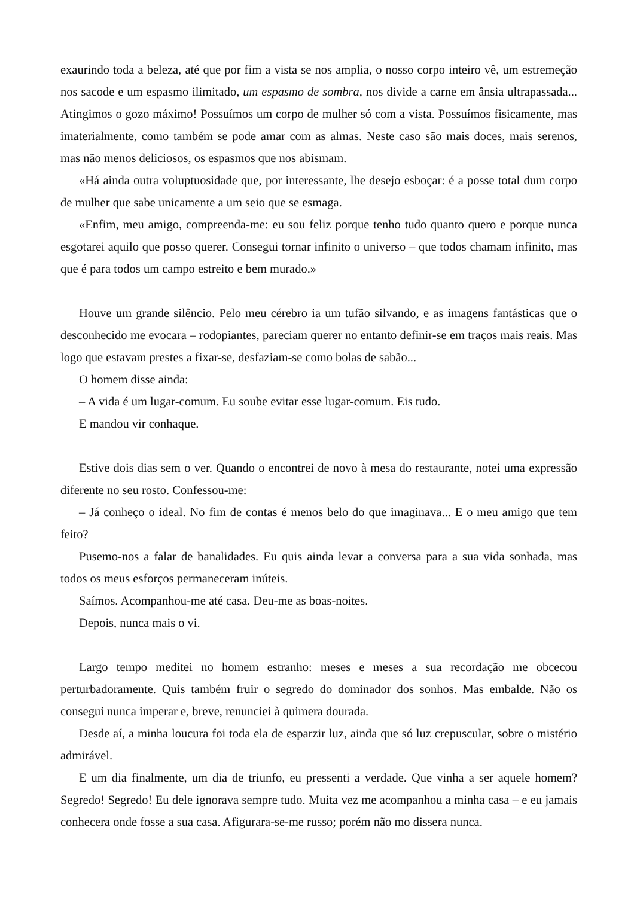exaurindo toda a beleza, até que por fim a vista se nos amplia, o nosso corpo inteiro vê, um estremeção nos sacode e um espasmo ilimitado, um espasmo de sombra, nos divide a carne em ânsia ultrapassada... Atingimos o gozo máximo! Possuímos um corpo de mulher só com a vista. Possuímos fisicamente, mas imaterialmente, como também se pode amar com as almas. Neste caso são mais doces, mais serenos, mas não menos deliciosos, os espasmos que nos abismam.
«Há ainda outra voluptuosidade que, por interessante, lhe desejo esboçar: é a posse total dum corpo de mulher que sabe unicamente a um seio que se esmaga.
«Enfim, meu amigo, compreenda-me: eu sou feliz porque tenho tudo quanto quero e porque nunca esgotarei aquilo que posso querer. Consegui tornar infinito o universo – que todos chamam infinito, mas que é para todos um campo estreito e bem murado.»
Houve um grande silêncio. Pelo meu cérebro ia um tufão silvando, e as imagens fantásticas que o desconhecido me evocara – rodopiantes, pareciam querer no entanto definir-se em traços mais reais. Mas logo que estavam prestes a fixar-se, desfaziam-se como bolas de sabão...
O homem disse ainda:
– A vida é um lugar-comum. Eu soube evitar esse lugar-comum. Eis tudo.
E mandou vir conhaque.
Estive dois dias sem o ver. Quando o encontrei de novo à mesa do restaurante, notei uma expressão diferente no seu rosto. Confessou-me:
– Já conheço o ideal. No fim de contas é menos belo do que imaginava... E o meu amigo que tem feito?
Pusemo-nos a falar de banalidades. Eu quis ainda levar a conversa para a sua vida sonhada, mas todos os meus esforços permaneceram inúteis.
Saímos. Acompanhou-me até casa. Deu-me as boas-noites.
Depois, nunca mais o vi.
Largo tempo meditei no homem estranho: meses e meses a sua recordação me obcecou perturbadoramente. Quis também fruir o segredo do dominador dos sonhos. Mas embalde. Não os consegui nunca imperar e, breve, renunciei à quimera dourada.
Desde aí, a minha loucura foi toda ela de esparzir luz, ainda que só luz crepuscular, sobre o mistério admirável.
E um dia finalmente, um dia de triunfo, eu pressenti a verdade. Que vinha a ser aquele homem? Segredo! Segredo! Eu dele ignorava sempre tudo. Muita vez me acompanhou a minha casa – e eu jamais conhecera onde fosse a sua casa. Afigurara-se-me russo; porém não mo dissera nunca.